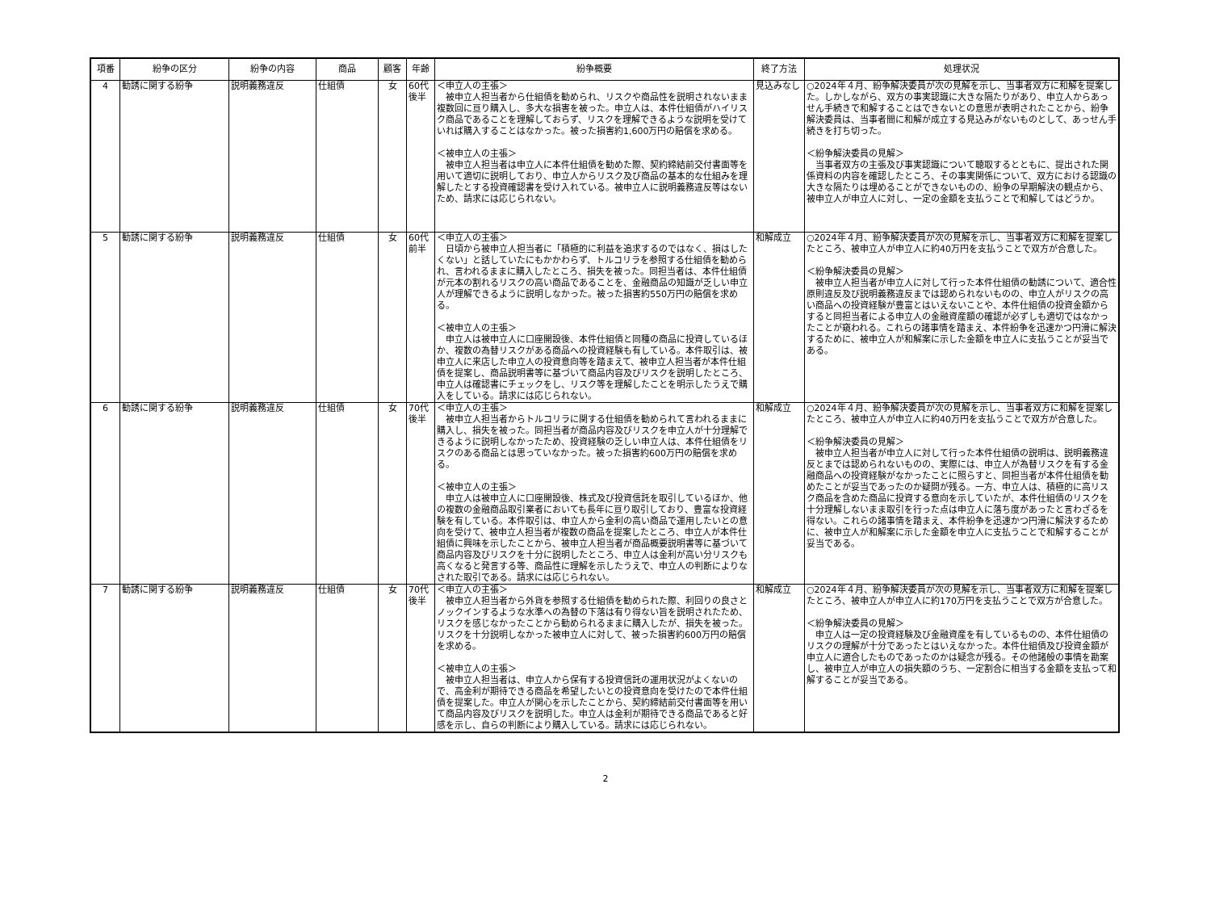| 項番 | 紛争の区分 | 紛争の内容 | 商品 | 顧客 | 年齢 | 紛争概要 | 終了方法 | 処理状況 |
| --- | --- | --- | --- | --- | --- | --- | --- | --- |
| 4 | 勧誘に関する紛争 | 説明義務違反 | 仕組債 | 女 | 60代後半 | ＜申立人の主張＞ 被申立人担当者から仕組債を勧められ、リスクや商品性を説明されないまま複数回に亘り購入し、多大な損害を被った。申立人は、本件仕組債がハイリスク商品であることを理解しておらず、リスクを理解できるような説明を受けていれば購入することはなかった。被った損害約1,600万円の賠償を求める。 ＜被申立人の主張＞ 被申立人担当者は申立人に本件仕組債を勧めた際、契約締結前交付書面等を用いて適切に説明しており、申立人からリスク及び商品の基本的な仕組みを理解したとする投資確認書を受け入れている。被申立人に説明義務違反等はないため、請求には応じられない。 | 見込みなし | ○2024年４月、紛争解決委員が次の見解を示し、当事者双方に和解を提案した。しかしながら、双方の事実認識に大きな隔たりがあり、申立人からあっせん手続きで和解することはできないとの意思が表明されたことから、紛争解決委員は、当事者間に和解が成立する見込みがないものとして、あっせん手続きを打ち切った。 ＜紛争解決委員の見解＞ 当事者双方の主張及び事実認識について聴取するとともに、提出された関係資料の内容を確認したところ、その事実関係について、双方における認識の大きな隔たりは埋めることができないものの、紛争の早期解決の観点から、被申立人が申立人に対し、一定の金額を支払うことで和解してはどうか。 |
| 5 | 勧誘に関する紛争 | 説明義務違反 | 仕組債 | 女 | 60代前半 | ＜申立人の主張＞ 日頃から被申立人担当者に「積極的に利益を追求するのではなく、損はしたくない」と話していたにもかかわらず、トルコリラを参照する仕組債を勧められ、言われるままに購入したところ、損失を被った。同担当者は、本件仕組債が元本の割れるリスクの高い商品であることを、金融商品の知識が乏しい申立人が理解できるように説明しなかった。被った損害約550万円の賠償を求める。 ＜被申立人の主張＞ 申立人は被申立人に口座開設後、本件仕組債と同種の商品に投資しているほか、複数の為替リスクがある商品への投資経験も有している。本件取引は、被申立人に来店した申立人の投資意向等を踏まえて、被申立人担当者が本件仕組債を提案し、商品説明書等に基づいて商品内容及びリスクを説明したところ、申立人は確認書にチェックをし、リスク等を理解したことを明示したうえで購入をしている。請求には応じられない。 | 和解成立 | ○2024年４月、紛争解決委員が次の見解を示し、当事者双方に和解を提案したところ、被申立人が申立人に約40万円を支払うことで双方が合意した。 ＜紛争解決委員の見解＞ 被申立人担当者が申立人に対して行った本件仕組債の勧誘について、適合性原則違反及び説明義務違反までは認められないものの、申立人がリスクの高い商品への投資経験が豊富とはいえないことや、本件仕組債の投資金額からすると同担当者による申立人の金融資産額の確認が必ずしも適切ではなかったことが窺われる。これらの諸事情を踏まえ、本件紛争を迅速かつ円滑に解決するために、被申立人が和解案に示した金額を申立人に支払うことが妥当である。 |
| 6 | 勧誘に関する紛争 | 説明義務違反 | 仕組債 | 女 | 70代後半 | ＜申立人の主張＞ 被申立人担当者からトルコリラに関する仕組債を勧められて言われるままに購入し、損失を被った。同担当者が商品内容及びリスクを申立人が十分理解できるように説明しなかったため、投資経験の乏しい申立人は、本件仕組債をリスクのある商品とは思っていなかった。被った損害約600万円の賠償を求める。 ＜被申立人の主張＞ 申立人は被申立人に口座開設後、株式及び投資信託を取引しているほか、他の複数の金融商品取引業者においても長年に亘り取引しており、豊富な投資経験を有している。本件取引は、申立人から金利の高い商品で運用したいとの意向を受けて、被申立人担当者が複数の商品を提案したところ、申立人が本件仕組債に興味を示したことから、被申立人担当者が商品概要説明書等に基づいて商品内容及びリスクを十分に説明したところ、申立人は金利が高い分リスクも高くなると発言する等、商品性に理解を示したうえで、申立人の判断によりなされた取引である。請求には応じられない。 | 和解成立 | ○2024年４月、紛争解決委員が次の見解を示し、当事者双方に和解を提案したところ、被申立人が申立人に約40万円を支払うことで双方が合意した。 ＜紛争解決委員の見解＞ 被申立人担当者が申立人に対して行った本件仕組債の説明は、説明義務違反とまでは認められないものの、実際には、申立人が為替リスクを有する金融商品への投資経験がなかったことに照らすと、同担当者が本件仕組債を勧めたことが妥当であったのか疑問が残る。一方、申立人は、積極的に高リスク商品を含めた商品に投資する意向を示していたが、本件仕組債のリスクを十分理解しないまま取引を行った点は申立人に落ち度があったと言わざるを得ない。これらの諸事情を踏まえ、本件紛争を迅速かつ円滑に解決するために、被申立人が和解案に示した金額を申立人に支払うことで和解することが妥当である。 |
| 7 | 勧誘に関する紛争 | 説明義務違反 | 仕組債 | 女 | 70代後半 | ＜申立人の主張＞ 被申立人担当者から外貨を参照する仕組債を勧められた際、利回りの良さとノックインするような水準への為替の下落は有り得ない旨を説明されたため、リスクを感じなかったことから勧められるままに購入したが、損失を被った。リスクを十分説明しなかった被申立人に対して、被った損害約600万円の賠償を求める。 ＜被申立人の主張＞ 被申立人担当者は、申立人から保有する投資信託の運用状況がよくないので、高金利が期待できる商品を希望したいとの投資意向を受けたので本件仕組債を提案した。申立人が関心を示したことから、契約締結前交付書面等を用いて商品内容及びリスクを説明した。申立人は金利が期待できる商品であると好感を示し、自らの判断により購入している。請求には応じられない。 | 和解成立 | ○2024年４月、紛争解決委員が次の見解を示し、当事者双方に和解を提案したところ、被申立人が申立人に約170万円を支払うことで双方が合意した。 ＜紛争解決委員の見解＞ 申立人は一定の投資経験及び金融資産を有しているものの、本件仕組債のリスクの理解が十分であったとはいえなかった。本件仕組債及び投資金額が申立人に適合したものであったのかは疑念が残る。その他諸般の事情を勘案し、被申立人が申立人の損失額のうち、一定割合に相当する金額を支払って和解することが妥当である。 |
2